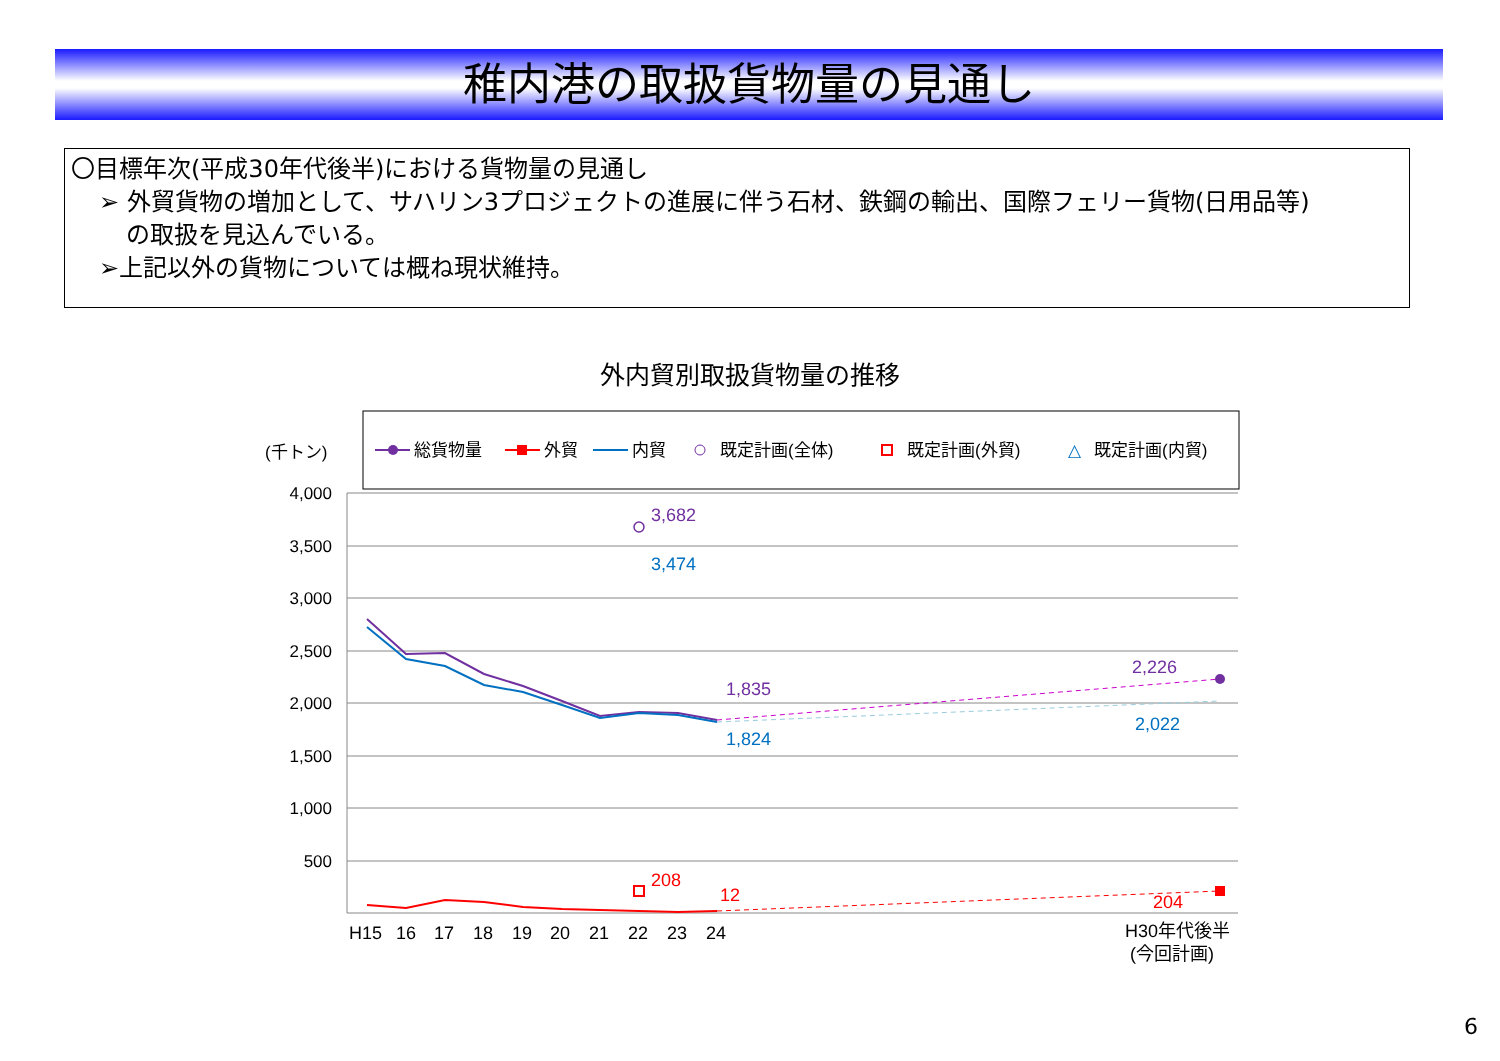稚内港の取扱貨物量の見通し
〇目標年次(平成30年代後半)における貨物量の見通し
➢ 外貿貨物の増加として、サハリン3プロジェクトの進展に伴う石材、鉄鋼の輸出、国際フェリー貨物(日用品等)
の取扱を見込んでいる。
➢上記以外の貨物については概ね現状維持。
外内貿別取扱貨物量の推移
総貨物量
外貿
内貿
既定計画(全体)
既定計画(外貿)
△
既定計画(内貿)
(千トン)
4,000
3,500
3,000
2,500
2,000
1,500
1,000
500
3,682
3,474
1,835
1,824
2,226
2,022
208
12
204
H15
16
17
18
19
20
21
22
23
24
H30年代後半
(今回計画)
6